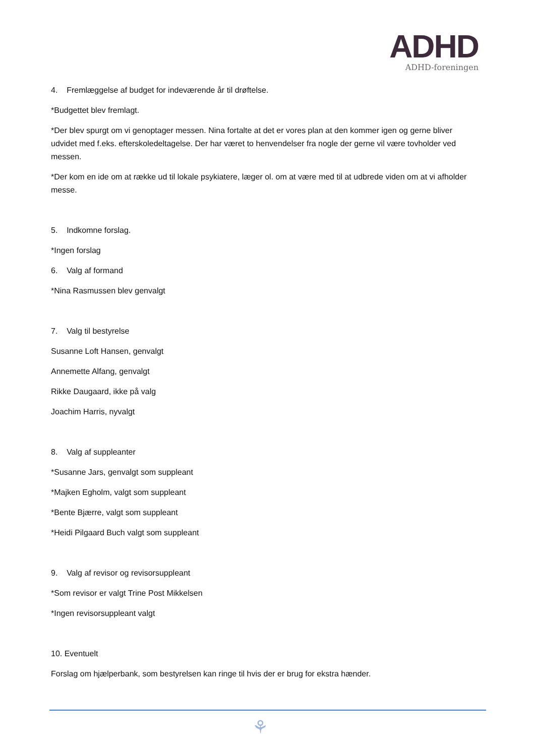ADHD
ADHD-foreningen
4. Fremlæggelse af budget for indeværende år til drøftelse.
*Budgettet blev fremlagt.
*Der blev spurgt om vi genoptager messen. Nina fortalte at det er vores plan at den kommer igen og gerne bliver udvidet med f.eks. efterskoledeltagelse. Der har været to henvendelser fra nogle der gerne vil være tovholder ved messen.
*Der kom en ide om at række ud til lokale psykiatere, læger ol. om at være med til at udbrede viden om at vi afholder messe.
5. Indkomne forslag.
*Ingen forslag
6. Valg af formand
*Nina Rasmussen blev genvalgt
7. Valg til bestyrelse
Susanne Loft Hansen, genvalgt
Annemette Alfang, genvalgt
Rikke Daugaard, ikke på valg
Joachim Harris, nyvalgt
8. Valg af suppleanter
*Susanne Jars, genvalgt som suppleant
*Majken Egholm, valgt som suppleant
*Bente Bjærre, valgt som suppleant
*Heidi Pilgaard Buch valgt som suppleant
9. Valg af revisor og revisorsuppleant
*Som revisor er valgt Trine Post Mikkelsen
*Ingen revisorsuppleant valgt
10. Eventuelt
Forslag om hjælperbank, som bestyrelsen kan ringe til hvis der er brug for ekstra hænder.
⚘